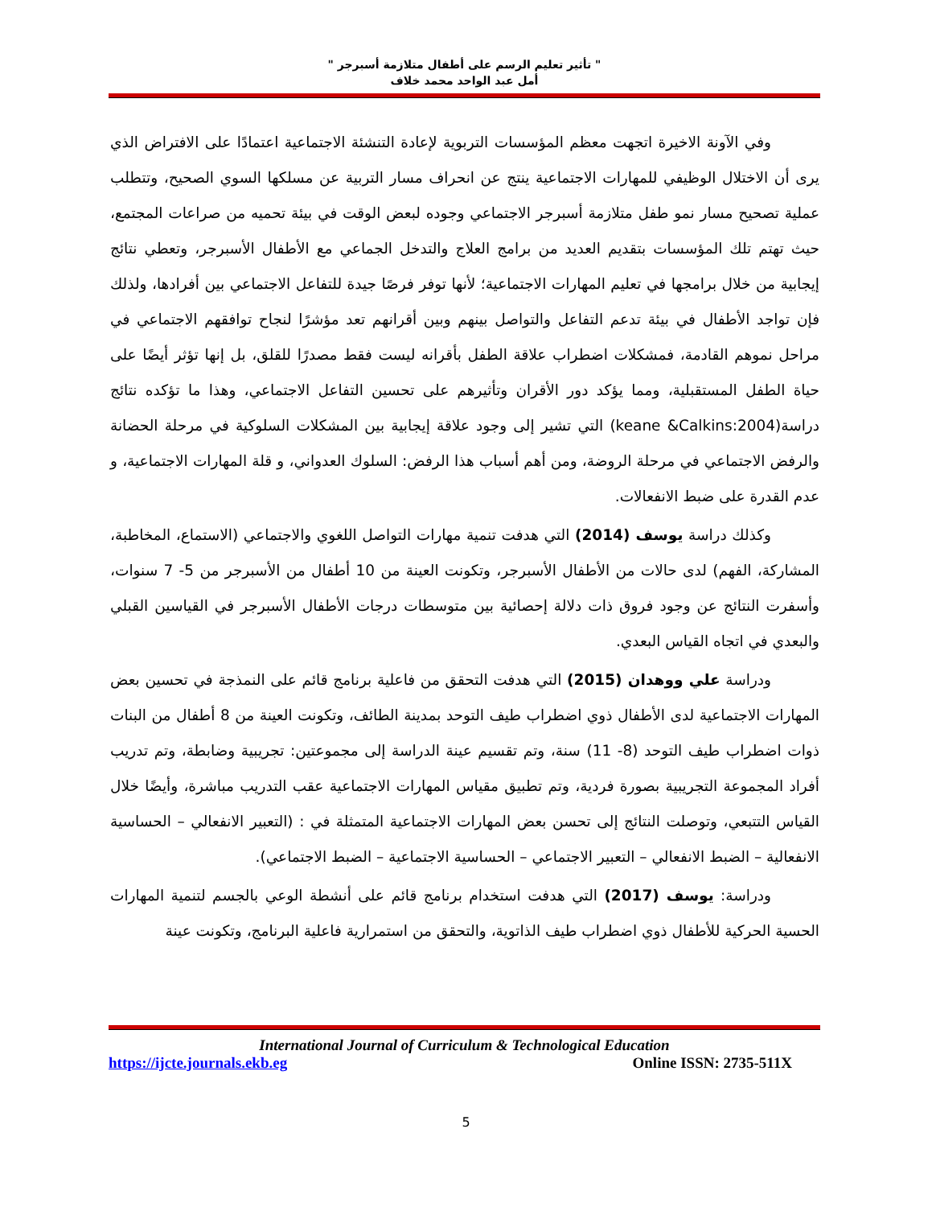" تأثير تعليم الرسم على أطفال متلازمة أسبرجر "
أمل عبد الواحد محمد خلاف
وفي الآونة الاخيرة اتجهت معظم المؤسسات التربوية لإعادة التنشئة الاجتماعية اعتمادًا على الافتراض الذي يرى أن الاختلال الوظيفي للمهارات الاجتماعية ينتج عن انحراف مسار التربية عن مسلكها السوي الصحيح، وتتطلب عملية تصحيح مسار نمو طفل متلازمة أسبرجر الاجتماعي وجوده لبعض الوقت في بيئة تحميه من صراعات المجتمع، حيث تهتم تلك المؤسسات بتقديم العديد من برامج العلاج والتدخل الجماعي مع الأطفال الأسبرجر، وتعطي نتائج إيجابية من خلال برامجها في تعليم المهارات الاجتماعية؛ لأنها توفر فرصًا جيدة للتفاعل الاجتماعي بين أفرادها، ولذلك فإن تواجد الأطفال في بيئة تدعم التفاعل والتواصل بينهم وبين أقرانهم تعد مؤشرًا لنجاح توافقهم الاجتماعي في مراحل نموهم القادمة، فمشكلات اضطراب علاقة الطفل بأقرانه ليست فقط مصدرًا للقلق، بل إنها تؤثر أيضًا على حياة الطفل المستقبلية، ومما يؤكد دور الأقران وتأثيرهم على تحسين التفاعل الاجتماعي، وهذا ما تؤكده نتائج دراسة(keane &Calkins:2004) التي تشير إلى وجود علاقة إيجابية بين المشكلات السلوكية في مرحلة الحضانة والرفض الاجتماعي في مرحلة الروضة، ومن أهم أسباب هذا الرفض: السلوك العدواني، و قلة المهارات الاجتماعية، و عدم القدرة على ضبط الانفعالات.
وكذلك دراسة يوسف (2014) التي هدفت تنمية مهارات التواصل اللغوي والاجتماعي (الاستماع، المخاطبة، المشاركة، الفهم) لدى حالات من الأطفال الأسبرجر، وتكونت العينة من 10 أطفال من الأسبرجر من 5- 7 سنوات، وأسفرت النتائج عن وجود فروق ذات دلالة إحصائية بين متوسطات درجات الأطفال الأسبرجر في القياسين القبلي والبعدي في اتجاه القياس البعدي.
ودراسة علي ووهدان (2015) التي هدفت التحقق من فاعلية برنامج قائم على النمذجة في تحسين بعض المهارات الاجتماعية لدى الأطفال ذوي اضطراب طيف التوحد بمدينة الطائف، وتكونت العينة من 8 أطفال من البنات ذوات اضطراب طيف التوحد (8- 11) سنة، وتم تقسيم عينة الدراسة إلى مجموعتين: تجريبية وضابطة، وتم تدريب أفراد المجموعة التجريبية بصورة فردية، وتم تطبيق مقياس المهارات الاجتماعية عقب التدريب مباشرة، وأيضًا خلال القياس التتبعي، وتوصلت النتائج إلى تحسن بعض المهارات الاجتماعية المتمثلة في : (التعبير الانفعالي – الحساسية الانفعالية – الضبط الانفعالي – التعبير الاجتماعي – الحساسية الاجتماعية – الضبط الاجتماعي).
ودراسة: يوسف (2017) التي هدفت استخدام برنامج قائم على أنشطة الوعي بالجسم لتنمية المهارات الحسية الحركية للأطفال ذوي اضطراب طيف الذاتوية، والتحقق من استمرارية فاعلية البرنامج، وتكونت عينة
International Journal of Curriculum & Technological Education
https://ijcte.journals.ekb.eg Online ISSN: 2735-511X
5